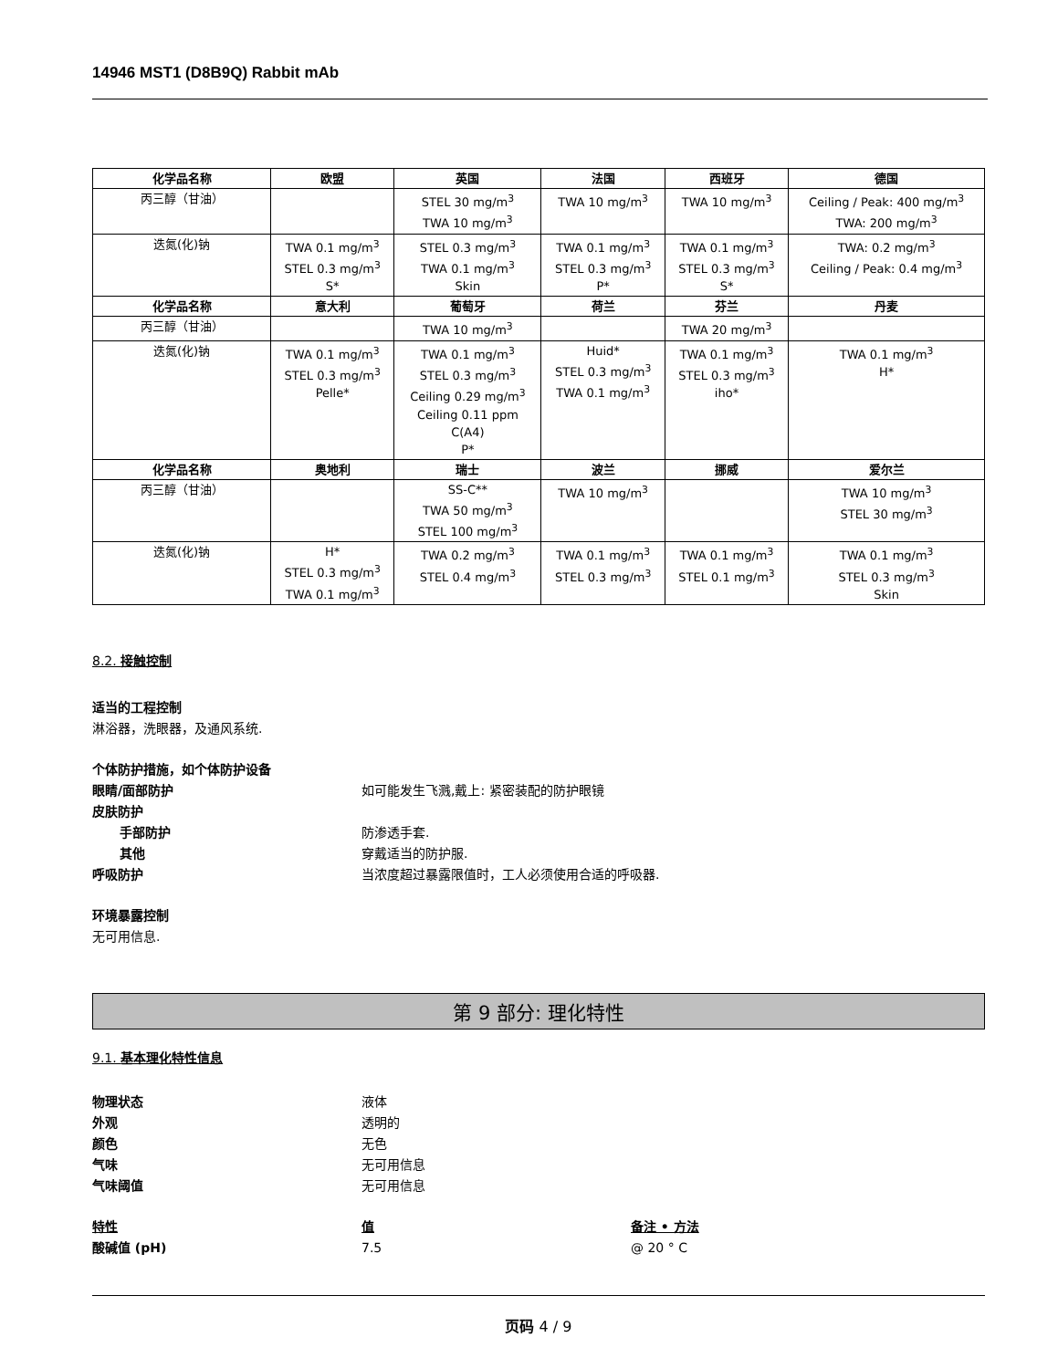14946 MST1 (D8B9Q) Rabbit mAb
| 化学品名称 | 欧盟 | 英国 | 法国 | 西班牙 | 德国 |
| --- | --- | --- | --- | --- | --- |
| 丙三醇（甘油） | | STEL 30 mg/m<sup>3</sup> TWA 10 mg/m<sup>3</sup> | TWA 10 mg/m<sup>3</sup> | TWA 10 mg/m<sup>3</sup> | Ceiling / Peak: 400 mg/m<sup>3</sup> TWA: 200 mg/m<sup>3</sup> |
| 迭氮(化)钠 | TWA 0.1 mg/m<sup>3</sup> STEL 0.3 mg/m<sup>3</sup> S* | STEL 0.3 mg/m<sup>3</sup> TWA 0.1 mg/m<sup>3</sup> Skin | TWA 0.1 mg/m<sup>3</sup> STEL 0.3 mg/m<sup>3</sup> P* | TWA 0.1 mg/m<sup>3</sup> STEL 0.3 mg/m<sup>3</sup> S* | TWA: 0.2 mg/m<sup>3</sup> Ceiling / Peak: 0.4 mg/m<sup>3</sup> |
| 化学品名称 | 意大利 | 葡萄牙 | 荷兰 | 芬兰 | 丹麦 |
| 丙三醇（甘油） | | TWA 10 mg/m<sup>3</sup> | | TWA 20 mg/m<sup>3</sup> | |
| 迭氮(化)钠 | TWA 0.1 mg/m<sup>3</sup> STEL 0.3 mg/m<sup>3</sup> Pelle* | TWA 0.1 mg/m<sup>3</sup> STEL 0.3 mg/m<sup>3</sup> Ceiling 0.29 mg/m<sup>3</sup> Ceiling 0.11 ppm C(A4) P* | Huid* STEL 0.3 mg/m<sup>3</sup> TWA 0.1 mg/m<sup>3</sup> | TWA 0.1 mg/m<sup>3</sup> STEL 0.3 mg/m<sup>3</sup> iho* | TWA 0.1 mg/m<sup>3</sup> H* |
| 化学品名称 | 奥地利 | 瑞士 | 波兰 | 挪威 | 爱尔兰 |
| 丙三醇（甘油） | | SS-C** TWA 50 mg/m<sup>3</sup> STEL 100 mg/m<sup>3</sup> | TWA 10 mg/m<sup>3</sup> | | TWA 10 mg/m<sup>3</sup> STEL 30 mg/m<sup>3</sup> |
| 迭氮(化)钠 | H* STEL 0.3 mg/m<sup>3</sup> TWA 0.1 mg/m<sup>3</sup> | TWA 0.2 mg/m<sup>3</sup> STEL 0.4 mg/m<sup>3</sup> | TWA 0.1 mg/m<sup>3</sup> STEL 0.3 mg/m<sup>3</sup> | TWA 0.1 mg/m<sup>3</sup> STEL 0.1 mg/m<sup>3</sup> | TWA 0.1 mg/m<sup>3</sup> STEL 0.3 mg/m<sup>3</sup> Skin |
8.2. 接触控制
适当的工程控制
淋浴器，洗眼器，及通风系统.
个体防护措施，如个体防护设备
眼睛/面部防护 如可能发生飞溅,戴上: 紧密装配的防护眼镜
皮肤防护
手部防护 防渗透手套.
其他 穿戴适当的防护服.
呼吸防护 当浓度超过暴露限值时，工人必须使用合适的呼吸器.
环境暴露控制
无可用信息.
第 9 部分: 理化特性
9.1. 基本理化特性信息
物理状态 液体
外观 透明的
颜色 无色
气味 无可用信息
气味阈值 无可用信息
特性 值 备注 • 方法
酸碱值 (pH) 7.5 @ 20 ° C
页码 4 / 9